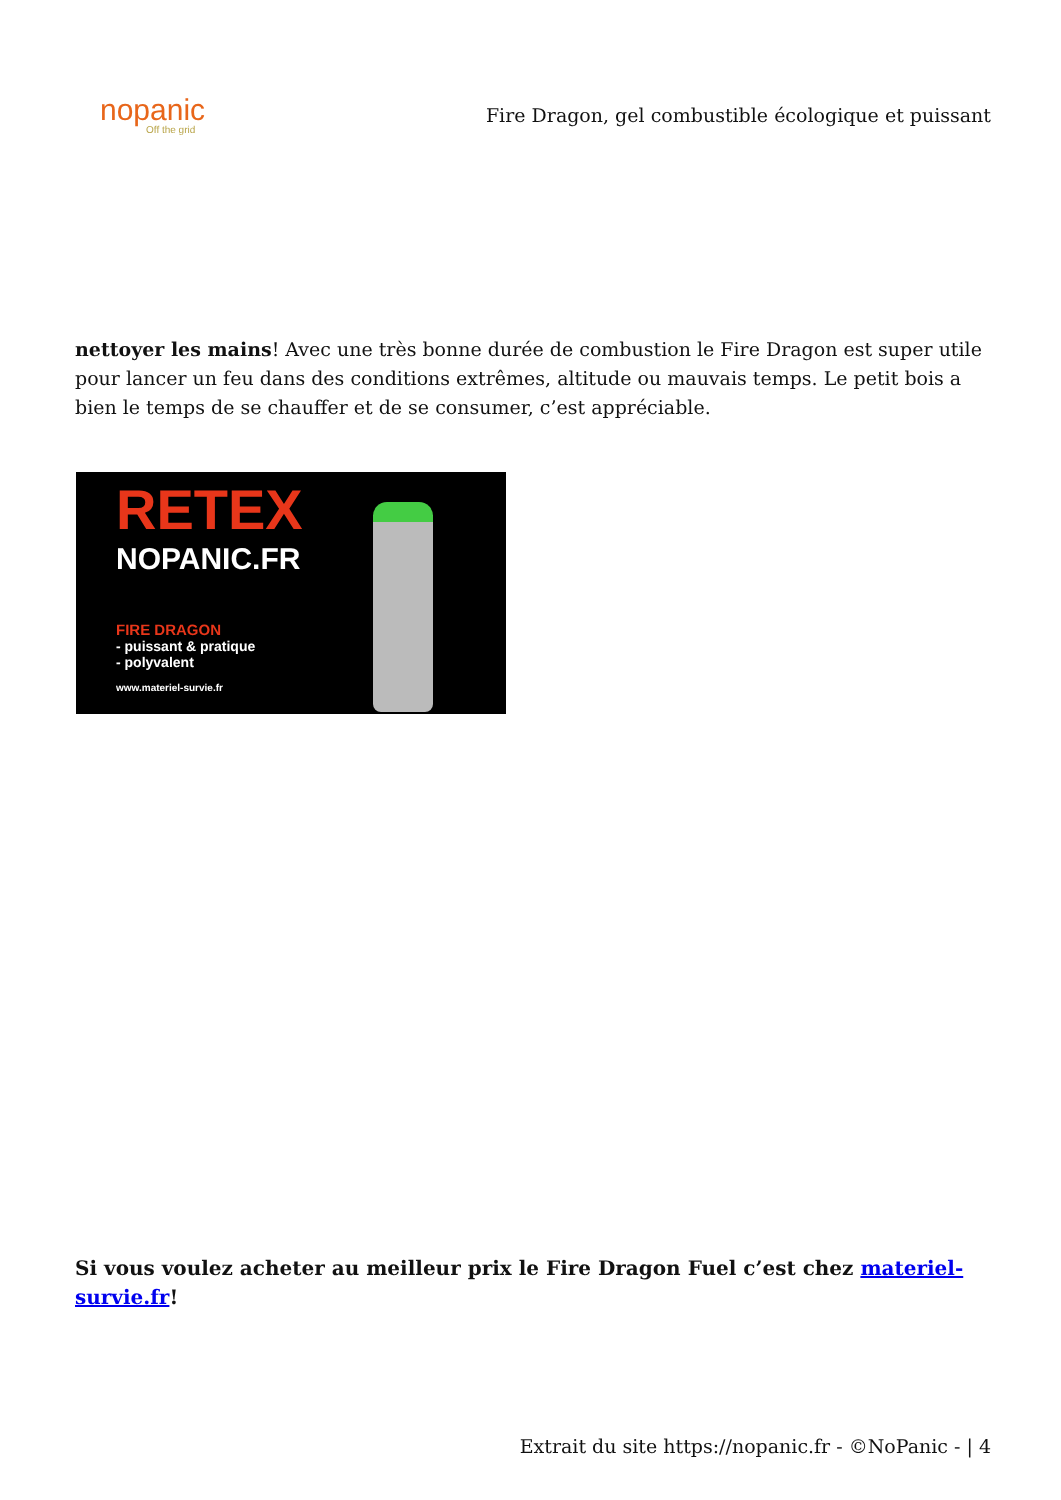nopanic
Off the grid
Fire Dragon, gel combustible écologique et puissant
nettoyer les mains! Avec une très bonne durée de combustion le Fire Dragon est super utile pour lancer un feu dans des conditions extrêmes, altitude ou mauvais temps. Le petit bois a bien le temps de se chauffer et de se consumer, c’est appréciable.
RETEX
NOPANIC.FR
FIRE DRAGON
- puissant & pratique
- polyvalent
www.materiel-survie.fr
Si vous voulez acheter au meilleur prix le Fire Dragon Fuel c’est chez materiel-survie.fr!
Extrait du site https://nopanic.fr - ©NoPanic - | 4